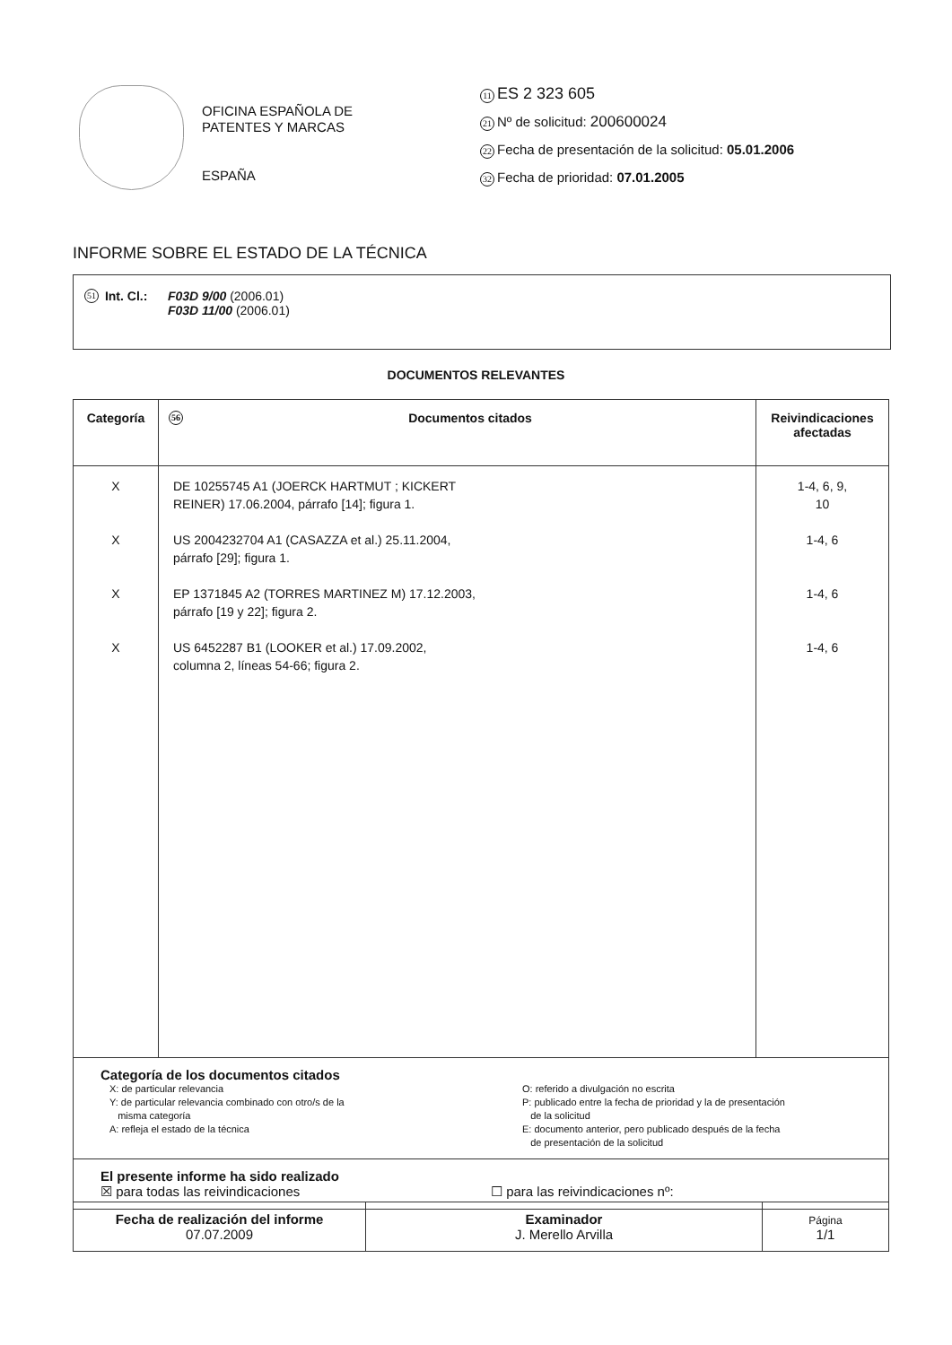OFICINA ESPAÑOLA DE
PATENTES Y MARCAS
ESPAÑA
11 ES 2 323 605
21 Nº de solicitud: 200600024
22 Fecha de presentación de la solicitud: 05.01.2006
32 Fecha de prioridad: 07.01.2005
INFORME SOBRE EL ESTADO DE LA TÉCNICA
51 Int. Cl.:
F03D 9/00 (2006.01)
F03D 11/00 (2006.01)
DOCUMENTOS RELEVANTES
| Categoría | 56 Documentos citados | Reivindicaciones afectadas |
| --- | --- | --- |
| X X X X | DE 10255745 A1 (JOERCK HARTMUT ; KICKERT REINER) 17.06.2004, párrafo [14]; figura 1. US 2004232704 A1 (CASAZZA et al.) 25.11.2004, párrafo [29]; figura 1. EP 1371845 A2 (TORRES MARTINEZ M) 17.12.2003, párrafo [19 y 22]; figura 2. US 6452287 B1 (LOOKER et al.) 17.09.2002, columna 2, líneas 54-66; figura 2. | 1-4, 6, 9, 10 1-4, 6 1-4, 6 1-4, 6 |
| Categoría de los documentos citados X: de particular relevancia Y: de particular relevancia combinado con otro/s de la misma categoría A: refleja el estado de la técnica O: referido a divulgación no escrita P: publicado entre la fecha de prioridad y la de presentación de la solicitud E: documento anterior, pero publicado después de la fecha de presentación de la solicitud | | |
| El presente informe ha sido realizado ☒ para todas las reivindicaciones ☐ para las reivindicaciones nº: | | |
| Fecha de realización del informe 07.07.2009 | Examinador J. Merello Arvilla | Página 1/1 |